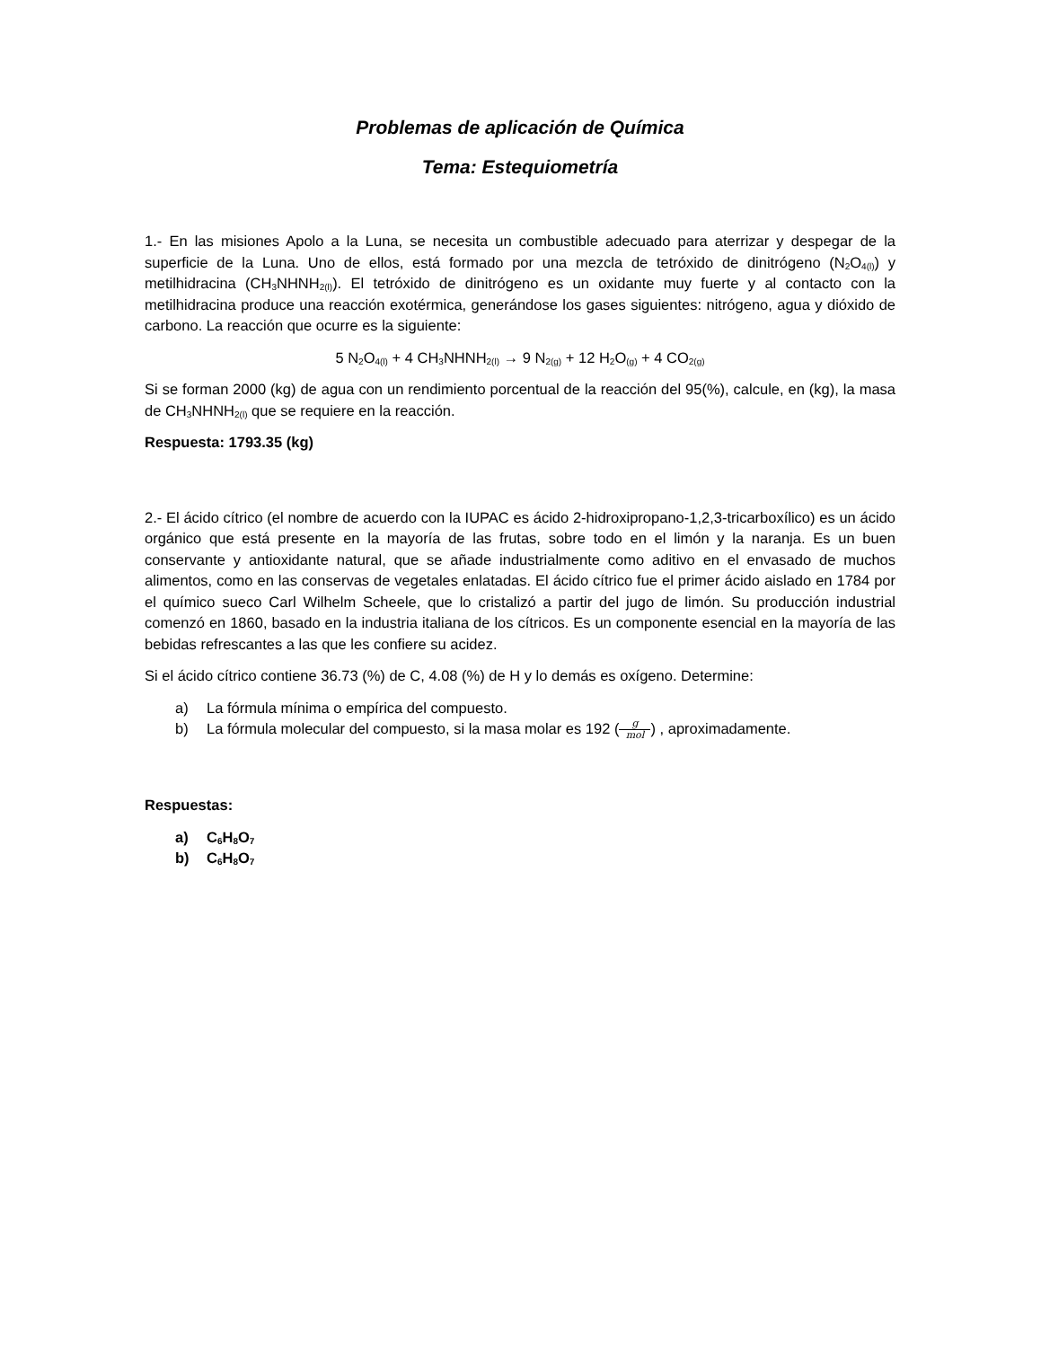Problemas de aplicación de Química
Tema: Estequiometría
1.- En las misiones Apolo a la Luna, se necesita un combustible adecuado para aterrizar y despegar de la superficie de la Luna. Uno de ellos, está formado por una mezcla de tetróxido de dinitrógeno (N<sub>2</sub>O<sub>4(l)</sub>) y metilhidracina (CH<sub>3</sub>NHNH<sub>2(l)</sub>). El tetróxido de dinitrógeno es un oxidante muy fuerte y al contacto con la metilhidracina produce una reacción exotérmica, generándose los gases siguientes: nitrógeno, agua y dióxido de carbono. La reacción que ocurre es la siguiente:
5 N<sub>2</sub>O<sub>4(l)</sub> + 4 CH<sub>3</sub>NHNH<sub>2(l)</sub> → 9 N<sub>2(g)</sub> + 12 H<sub>2</sub>O<sub>(g)</sub> + 4 CO<sub>2(g)</sub>
Si se forman 2000 (kg) de agua con un rendimiento porcentual de la reacción del 95(%), calcule, en (kg), la masa de CH<sub>3</sub>NHNH<sub>2(l)</sub> que se requiere en la reacción.
Respuesta: 1793.35 (kg)
2.- El ácido cítrico (el nombre de acuerdo con la IUPAC es ácido 2-hidroxipropano-1,2,3-tricarboxílico) es un ácido orgánico que está presente en la mayoría de las frutas, sobre todo en el limón y la naranja. Es un buen conservante y antioxidante natural, que se añade industrialmente como aditivo en el envasado de muchos alimentos, como en las conservas de vegetales enlatadas. El ácido cítrico fue el primer ácido aislado en 1784 por el químico sueco Carl Wilhelm Scheele, que lo cristalizó a partir del jugo de limón. Su producción industrial comenzó en 1860, basado en la industria italiana de los cítricos. Es un componente esencial en la mayoría de las bebidas refrescantes a las que les confiere su acidez.
Si el ácido cítrico contiene 36.73 (%) de C, 4.08 (%) de H y lo demás es oxígeno. Determine:
a) La fórmula mínima o empírica del compuesto.
b) La fórmula molecular del compuesto, si la masa molar es 192 (g mol) , aproximadamente.
Respuestas:
a) C<sub>6</sub>H<sub>8</sub>O<sub>7</sub>
b) C<sub>6</sub>H<sub>8</sub>O<sub>7</sub>